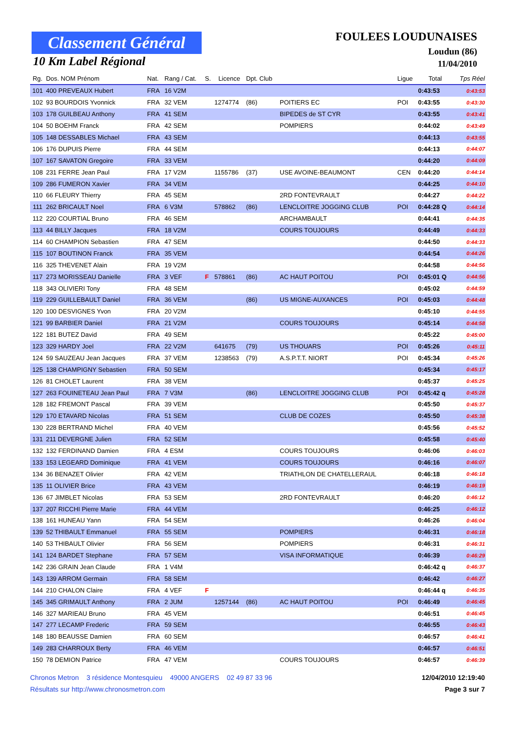Classement Général
10 Km Label Régional
FOULEES LOUDUNAISES
Loudun (86)
11/04/2010
| Rg. | Dos. NOM Prénom | Nat. | Rang / Cat. | S. | Licence | Dpt. Club | | Ligue | Total | Tps Réel |
| --- | --- | --- | --- | --- | --- | --- | --- | --- | --- | --- |
| 101 | 400 PREVEAUX Hubert | FRA | 16 V2M | | | | | | 0:43:53 | 0:43:53 |
| 102 | 93 BOURDOIS Yvonnick | FRA | 32 VEM | | 1274774 | (86) | POITIERS EC | POI | 0:43:55 | 0:43:30 |
| 103 | 178 GUILBEAU Anthony | FRA | 41 SEM | | | | BIPEDES de ST CYR | | 0:43:55 | 0:43:41 |
| 104 | 50 BOEHM Franck | FRA | 42 SEM | | | | POMPIERS | | 0:44:02 | 0:43:49 |
| 105 | 148 DESSABLES Michael | FRA | 43 SEM | | | | | | 0:44:13 | 0:43:55 |
| 106 | 176 DUPUIS Pierre | FRA | 44 SEM | | | | | | 0:44:13 | 0:44:07 |
| 107 | 167 SAVATON Gregoire | FRA | 33 VEM | | | | | | 0:44:20 | 0:44:09 |
| 108 | 231 FERRE Jean Paul | FRA | 17 V2M | | 1155786 | (37) | USE AVOINE-BEAUMONT | CEN | 0:44:20 | 0:44:14 |
| 109 | 286 FUMERON Xavier | FRA | 34 VEM | | | | | | 0:44:25 | 0:44:10 |
| 110 | 66 FLEURY Thierry | FRA | 45 SEM | | | | 2RD FONTEVRAULT | | 0:44:27 | 0:44:22 |
| 111 | 262 BRICAULT Noel | FRA | 6 V3M | | 578862 | (86) | LENCLOITRE JOGGING CLUB | POI | 0:44:28 Q | 0:44:14 |
| 112 | 220 COURTIAL Bruno | FRA | 46 SEM | | | | ARCHAMBAULT | | 0:44:41 | 0:44:35 |
| 113 | 44 BILLY Jacques | FRA | 18 V2M | | | | COURS TOUJOURS | | 0:44:49 | 0:44:33 |
| 114 | 60 CHAMPION Sebastien | FRA | 47 SEM | | | | | | 0:44:50 | 0:44:33 |
| 115 | 107 BOUTINON Franck | FRA | 35 VEM | | | | | | 0:44:54 | 0:44:26 |
| 116 | 325 THEVENET Alain | FRA | 19 V2M | | | | | | 0:44:58 | 0:44:56 |
| 117 | 273 MORISSEAU Danielle | FRA | 3 VEF | F | 578861 | (86) | AC HAUT POITOU | POI | 0:45:01 Q | 0:44:56 |
| 118 | 343 OLIVIERI Tony | FRA | 48 SEM | | | | | | 0:45:02 | 0:44:59 |
| 119 | 229 GUILLEBAULT Daniel | FRA | 36 VEM | | | (86) | US MIGNE-AUXANCES | POI | 0:45:03 | 0:44:48 |
| 120 | 100 DESVIGNES Yvon | FRA | 20 V2M | | | | | | 0:45:10 | 0:44:55 |
| 121 | 99 BARBIER Daniel | FRA | 21 V2M | | | | COURS TOUJOURS | | 0:45:14 | 0:44:58 |
| 122 | 181 BUTEZ David | FRA | 49 SEM | | | | | | 0:45:22 | 0:45:00 |
| 123 | 329 HARDY Joel | FRA | 22 V2M | | 641675 | (79) | US THOUARS | POI | 0:45:26 | 0:45:11 |
| 124 | 59 SAUZEAU Jean Jacques | FRA | 37 VEM | | 1238563 | (79) | A.S.P.T.T. NIORT | POI | 0:45:34 | 0:45:26 |
| 125 | 138 CHAMPIGNY Sebastien | FRA | 50 SEM | | | | | | 0:45:34 | 0:45:17 |
| 126 | 81 CHOLET Laurent | FRA | 38 VEM | | | | | | 0:45:37 | 0:45:25 |
| 127 | 263 FOUINETEAU Jean Paul | FRA | 7 V3M | | | (86) | LENCLOITRE JOGGING CLUB | POI | 0:45:42 q | 0:45:28 |
| 128 | 182 FREMONT Pascal | FRA | 39 VEM | | | | | | 0:45:50 | 0:45:37 |
| 129 | 170 ETAVARD Nicolas | FRA | 51 SEM | | | | CLUB DE COZES | | 0:45:50 | 0:45:38 |
| 130 | 228 BERTRAND Michel | FRA | 40 VEM | | | | | | 0:45:56 | 0:45:52 |
| 131 | 211 DEVERGNE Julien | FRA | 52 SEM | | | | | | 0:45:58 | 0:45:40 |
| 132 | 132 FERDINAND Damien | FRA | 4 ESM | | | | COURS TOUJOURS | | 0:46:06 | 0:46:03 |
| 133 | 153 LEGEARD Dominique | FRA | 41 VEM | | | | COURS TOUJOURS | | 0:46:16 | 0:46:07 |
| 134 | 36 BENAZET Olivier | FRA | 42 VEM | | | | TRIATHLON DE CHATELLERAUL | | 0:46:18 | 0:46:18 |
| 135 | 11 OLIVIER Brice | FRA | 43 VEM | | | | | | 0:46:19 | 0:46:19 |
| 136 | 67 JIMBLET Nicolas | FRA | 53 SEM | | | | 2RD FONTEVRAULT | | 0:46:20 | 0:46:12 |
| 137 | 207 RICCHI Pierre Marie | FRA | 44 VEM | | | | | | 0:46:25 | 0:46:12 |
| 138 | 161 HUNEAU Yann | FRA | 54 SEM | | | | | | 0:46:26 | 0:46:04 |
| 139 | 52 THIBAULT Emmanuel | FRA | 55 SEM | | | | POMPIERS | | 0:46:31 | 0:46:18 |
| 140 | 53 THIBAULT Olivier | FRA | 56 SEM | | | | POMPIERS | | 0:46:31 | 0:46:31 |
| 141 | 124 BARDET Stephane | FRA | 57 SEM | | | | VISA INFORMATIQUE | | 0:46:39 | 0:46:29 |
| 142 | 236 GRAIN Jean Claude | FRA | 1 V4M | | | | | | 0:46:42 q | 0:46:37 |
| 143 | 139 ARROM Germain | FRA | 58 SEM | | | | | | 0:46:42 | 0:46:27 |
| 144 | 210 CHALON Claire | FRA | 4 VEF | F | | | | | 0:46:44 q | 0:46:35 |
| 145 | 345 GRIMAULT Anthony | FRA | 2 JUM | | 1257144 | (86) | AC HAUT POITOU | POI | 0:46:49 | 0:46:45 |
| 146 | 327 MARIEAU Bruno | FRA | 45 VEM | | | | | | 0:46:51 | 0:46:45 |
| 147 | 277 LECAMP Frederic | FRA | 59 SEM | | | | | | 0:46:55 | 0:46:43 |
| 148 | 180 BEAUSSE Damien | FRA | 60 SEM | | | | | | 0:46:57 | 0:46:41 |
| 149 | 283 CHARROUX Berty | FRA | 46 VEM | | | | | | 0:46:57 | 0:46:51 |
| 150 | 78 DEMION Patrice | FRA | 47 VEM | | | | COURS TOUJOURS | | 0:46:57 | 0:46:39 |
Chronos Metron 3 résidence Montesquieu 49000 ANGERS 02 49 87 33 96 12/04/2010 12:19:40
Résultats sur http://www.chronosmetron.com Page 3 sur 7